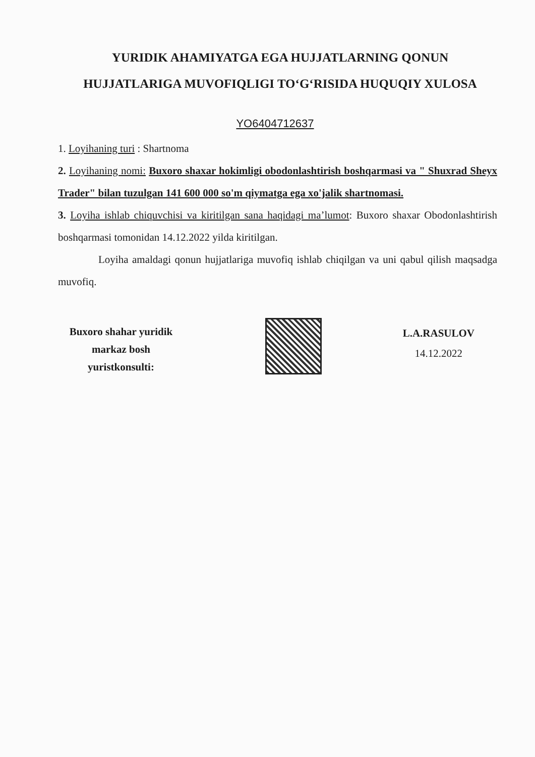YURIDIK AHAMIYATGA EGA HUJJATLARNING QONUN HUJJATLARIGA MUVOFIQLIGI TO‘G‘RISIDA HUQUQIY XULOSA
YO6404712637
1. Loyihaning turi : Shartnoma
2. Loyihaning nomi: Buxoro shaxar hokimligi obodonlashtirish boshqarmasi va " Shuxrad Sheyx Trader" bilan tuzulgan 141 600 000 so'm qiymatga ega xo'jalik shartnomasi.
3. Loyiha ishlab chiquvchisi va kiritilgan sana haqidagi ma’lumot: Buxoro shaxar Obodonlashtirish boshqarmasi tomonidan 14.12.2022 yilda kiritilgan.
Loyiha amaldagi qonun hujjatlariga muvofiq ishlab chiqilgan va uni qabul qilish maqsadga muvofiq.
Buxoro shahar yuridik markaz bosh yuristkonsulti:
L.A.RASULOV
14.12.2022